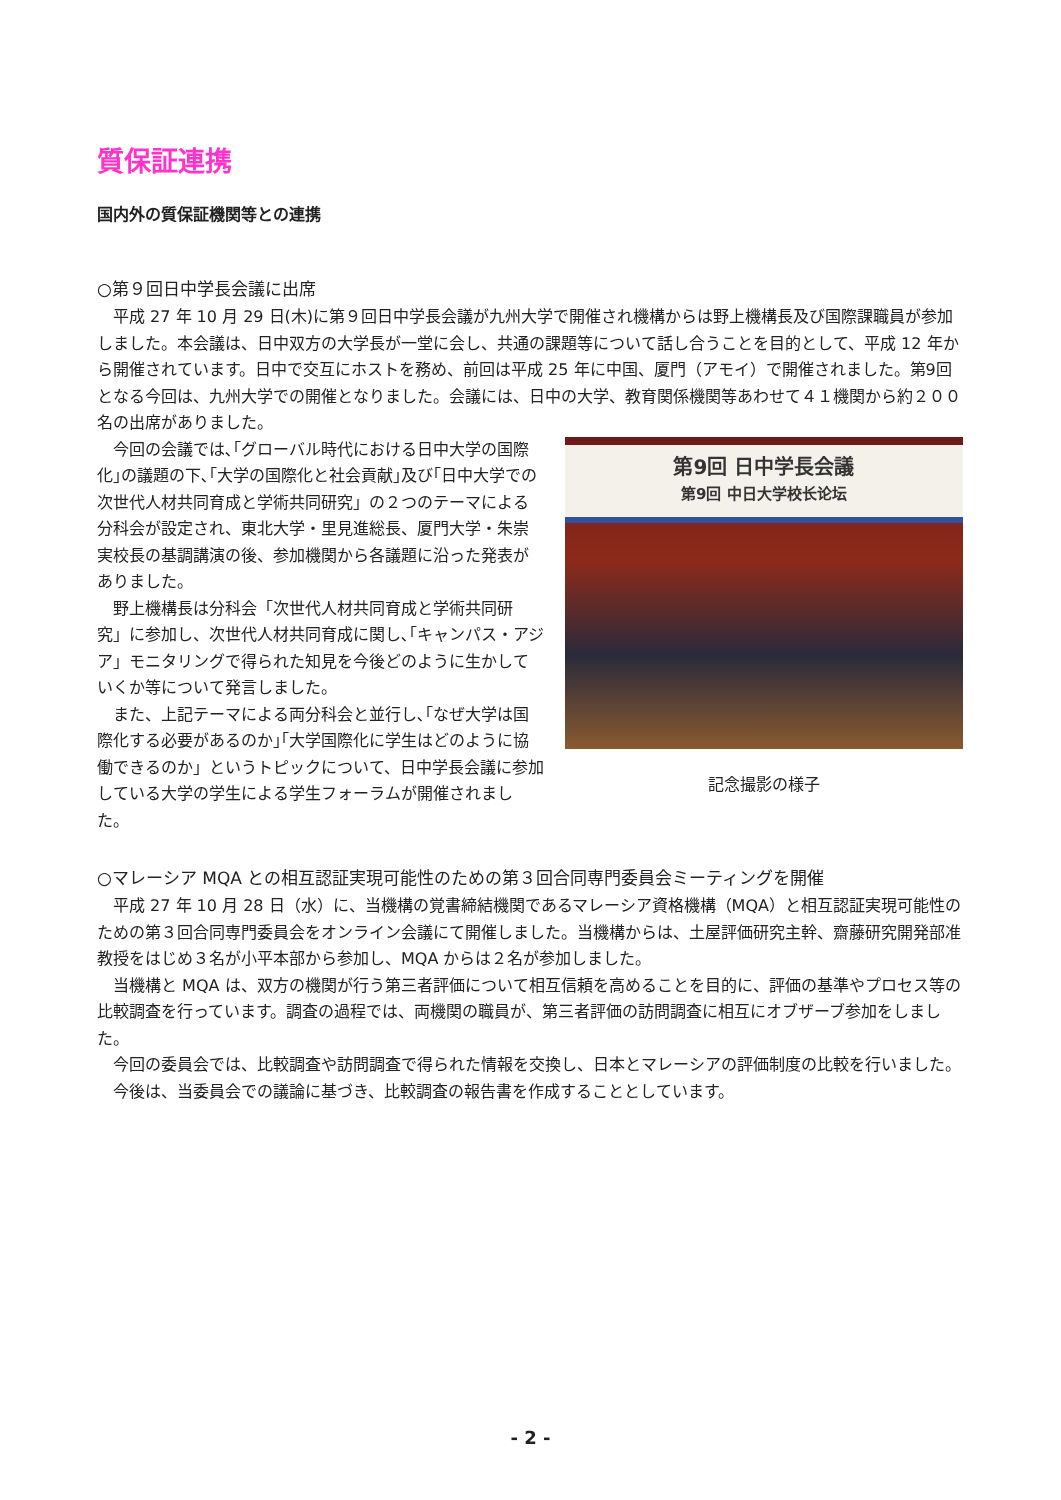質保証連携
国内外の質保証機関等との連携
○第９回日中学長会議に出席
平成 27 年 10 月 29 日(木)に第９回日中学長会議が九州大学で開催され機構からは野上機構長及び国際課職員が参加しました。本会議は、日中双方の大学長が一堂に会し、共通の課題等について話し合うことを目的として、平成 12 年から開催されています。日中で交互にホストを務め、前回は平成 25 年に中国、厦門（アモイ）で開催されました。第9回となる今回は、九州大学での開催となりました。会議には、日中の大学、教育関係機関等あわせて４１機関から約２００名の出席がありました。
今回の会議では､｢グローバル時代における日中大学の国際化｣の議題の下､｢大学の国際化と社会貢献｣及び｢日中大学での次世代人材共同育成と学術共同研究」の２つのテーマによる分科会が設定され、東北大学・里見進総長、厦門大学・朱崇実校長の基調講演の後、参加機関から各議題に沿った発表がありました。
野上機構長は分科会「次世代人材共同育成と学術共同研究」に参加し、次世代人材共同育成に関し､｢キャンパス・アジア」モニタリングで得られた知見を今後どのように生かしていくか等について発言しました。
また、上記テーマによる両分科会と並行し､｢なぜ大学は国際化する必要があるのか｣｢大学国際化に学生はどのように協働できるのか」というトピックについて、日中学長会議に参加している大学の学生による学生フォーラムが開催されました。
第9回 日中学長会議
第9回 中日大学校长论坛
記念撮影の様子
○マレーシア MQA との相互認証実現可能性のための第３回合同専門委員会ミーティングを開催
平成 27 年 10 月 28 日（水）に、当機構の覚書締結機関であるマレーシア資格機構（MQA）と相互認証実現可能性のための第３回合同専門委員会をオンライン会議にて開催しました。当機構からは、土屋評価研究主幹、齋藤研究開発部准教授をはじめ３名が小平本部から参加し、MQA からは２名が参加しました。
当機構と MQA は、双方の機関が行う第三者評価について相互信頼を高めることを目的に、評価の基準やプロセス等の比較調査を行っています。調査の過程では、両機関の職員が、第三者評価の訪問調査に相互にオブザーブ参加をしました。
今回の委員会では、比較調査や訪問調査で得られた情報を交換し、日本とマレーシアの評価制度の比較を行いました。
今後は、当委員会での議論に基づき、比較調査の報告書を作成することとしています。
- 2 -